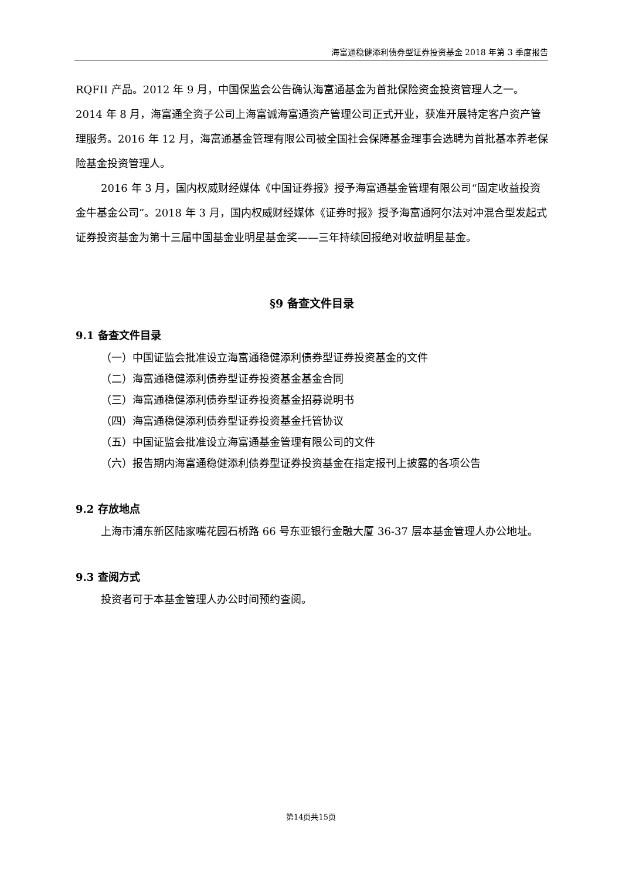海富通稳健添利债券型证券投资基金 2018 年第 3 季度报告
RQFII 产品。2012 年 9 月，中国保监会公告确认海富通基金为首批保险资金投资管理人之一。2014 年 8 月，海富通全资子公司上海富诚海富通资产管理公司正式开业，获准开展特定客户资产管理服务。2016 年 12 月，海富通基金管理有限公司被全国社会保障基金理事会选聘为首批基本养老保险基金投资管理人。
2016 年 3 月，国内权威财经媒体《中国证券报》授予海富通基金管理有限公司“固定收益投资金牛基金公司”。2018 年 3 月，国内权威财经媒体《证券时报》授予海富通阿尔法对冲混合型发起式证券投资基金为第十三届中国基金业明星基金奖——三年持续回报绝对收益明星基金。
§9 备查文件目录
9.1 备查文件目录
（一）中国证监会批准设立海富通稳健添利债券型证券投资基金的文件
（二）海富通稳健添利债券型证券投资基金基金合同
（三）海富通稳健添利债券型证券投资基金招募说明书
（四）海富通稳健添利债券型证券投资基金托管协议
（五）中国证监会批准设立海富通基金管理有限公司的文件
（六）报告期内海富通稳健添利债券型证券投资基金在指定报刊上披露的各项公告
9.2 存放地点
上海市浦东新区陆家嘴花园石桥路 66 号东亚银行金融大厦 36-37 层本基金管理人办公地址。
9.3 查阅方式
投资者可于本基金管理人办公时间预约查阅。
第14页共15页